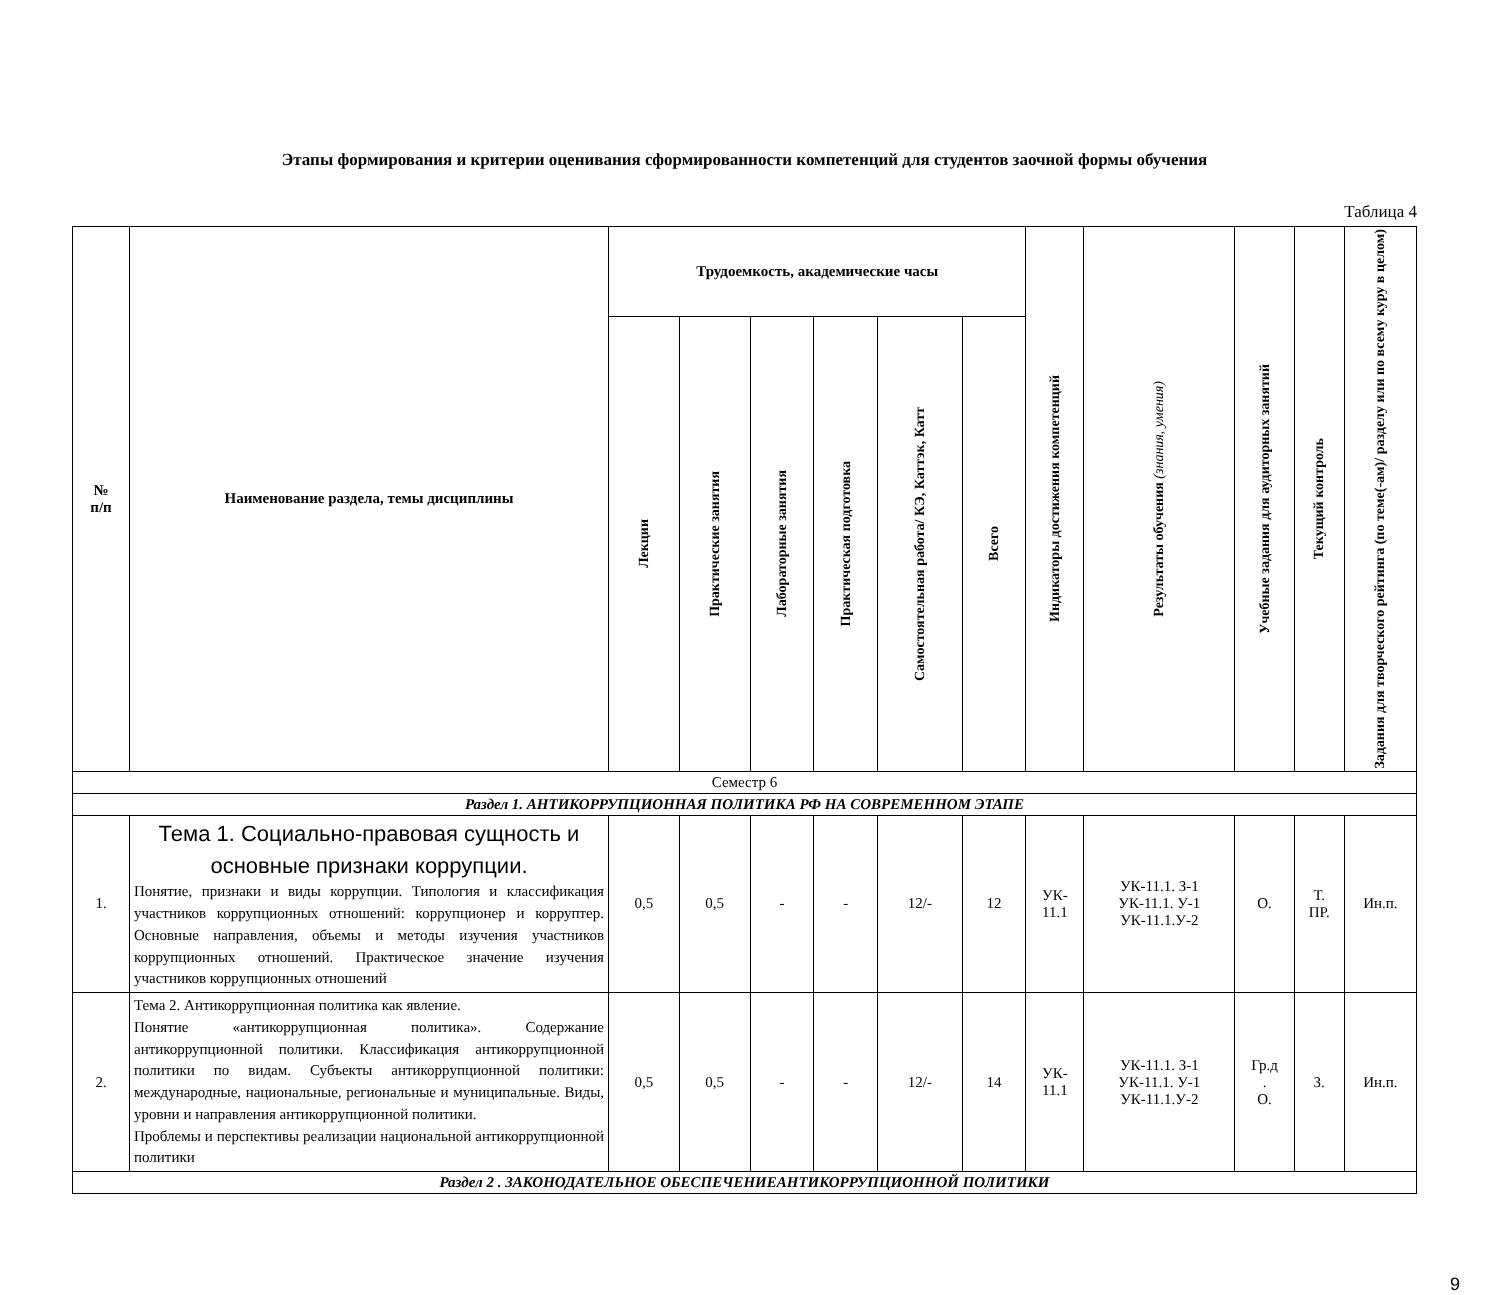Этапы формирования и критерии оценивания сформированности компетенций для студентов заочной формы обучения
Таблица 4
| № п/п | Наименование раздела, темы дисциплины | Трудоемкость, академические часы | | | | | | Индикаторы достижения компетенций | Результаты обучения (знания, умения) | Учебные задания для аудиторных занятий | Текущий контроль | Задания для творческого рейтинга (по теме(-ам)/ разделу или по всему куру в целом) |
| --- | --- | --- | --- | --- | --- | --- | --- | --- | --- | --- | --- | --- |
| | | Лекции | Практические занятия | Лабораторные занятия | Практическая подготовка | Самостоятельная работа/ КЭ, Каттэк, Катт | Всего | | | | | |
| Семестр 6 | | | | | | | | | | | | |
| Раздел 1. АНТИКОРРУПЦИОННАЯ ПОЛИТИКА РФ НА СОВРЕМЕННОМ ЭТАПЕ | | | | | | | | | | | | |
| 1. | Тема 1. Социально-правовая сущность и основные признаки коррупции. Понятие, признаки и виды коррупции. Типология и классификация участников коррупционных отношений: коррупционер и корруптер. Основные направления, объемы и методы изучения участников коррупционных отношений. Практическое значение изучения участников коррупционных отношений | 0,5 | 0,5 | - | - | 12/- | 12 | УК- 11.1 | УК-11.1. З-1 УК-11.1. У-1 УК-11.1.У-2 | О. | Т. ПР. | Ин.п. |
| 2. | Тема 2. Антикоррупционная политика как явление. Понятие «антикоррупционная политика». Содержание антикоррупционной политики. Классификация антикоррупционной политики по видам. Субъекты антикоррупционной политики: международные, национальные, региональные и муниципальные. Виды, уровни и направления антикоррупционной политики. Проблемы и перспективы реализации национальной антикоррупционной политики | 0,5 | 0,5 | - | - | 12/- | 14 | УК- 11.1 | УК-11.1. З-1 УК-11.1. У-1 УК-11.1.У-2 | Гр.д . О. | З. | Ин.п. |
| Раздел 2 . ЗАКОНОДАТЕЛЬНОЕ ОБЕСПЕЧЕНИЕАНТИКОРРУПЦИОННОЙ ПОЛИТИКИ | | | | | | | | | | | | |
9